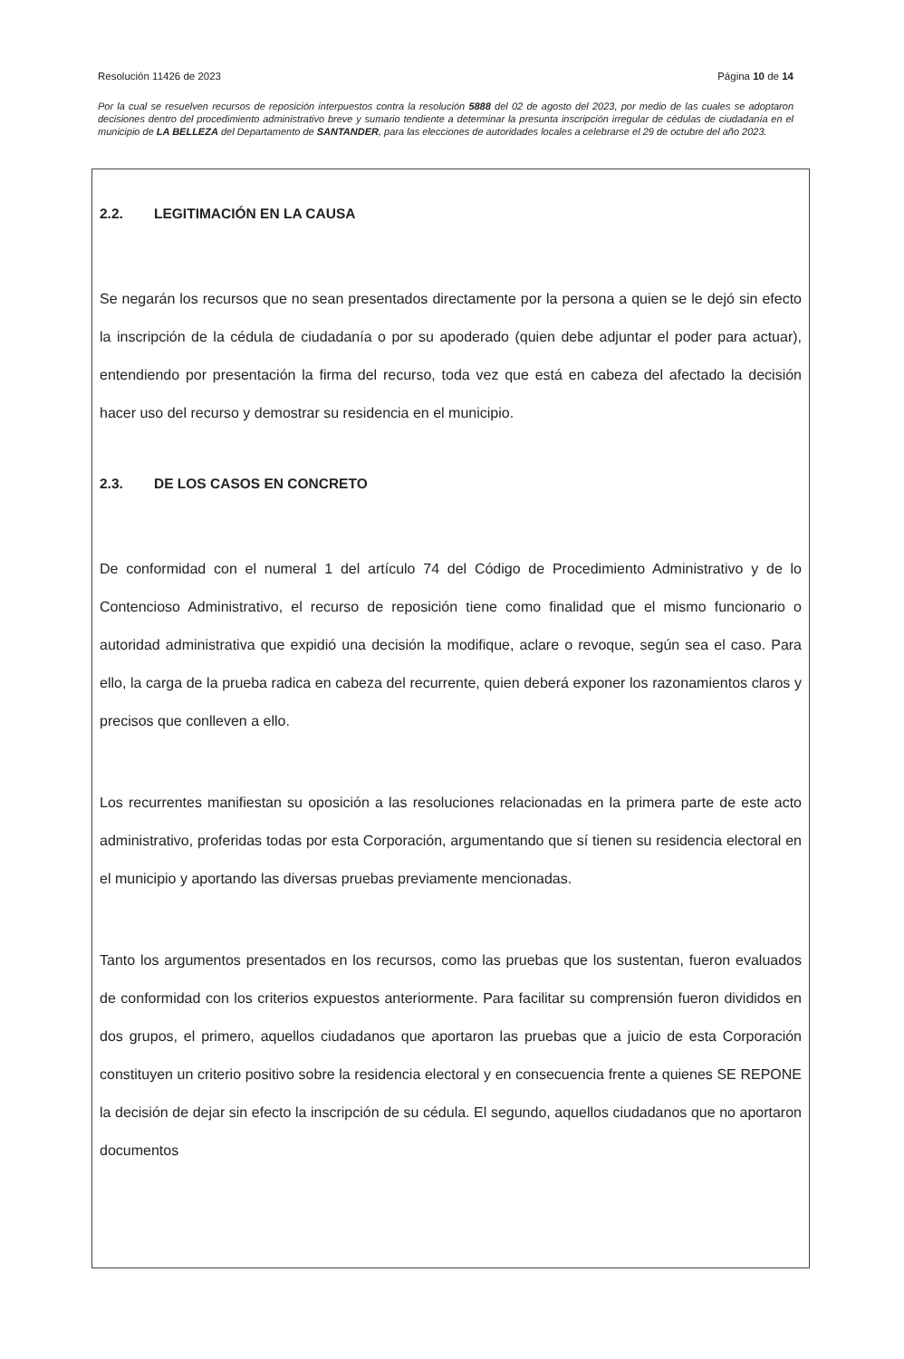Resolución 11426 de 2023 Página 10 de 14
Por la cual se resuelven recursos de reposición interpuestos contra la resolución 5888 del 02 de agosto del 2023, por medio de las cuales se adoptaron decisiones dentro del procedimiento administrativo breve y sumario tendiente a determinar la presunta inscripción irregular de cédulas de ciudadanía en el municipio de LA BELLEZA del Departamento de SANTANDER, para las elecciones de autoridades locales a celebrarse el 29 de octubre del año 2023.
2.2. LEGITIMACIÓN EN LA CAUSA
Se negarán los recursos que no sean presentados directamente por la persona a quien se le dejó sin efecto la inscripción de la cédula de ciudadanía o por su apoderado (quien debe adjuntar el poder para actuar), entendiendo por presentación la firma del recurso, toda vez que está en cabeza del afectado la decisión hacer uso del recurso y demostrar su residencia en el municipio.
2.3. DE LOS CASOS EN CONCRETO
De conformidad con el numeral 1 del artículo 74 del Código de Procedimiento Administrativo y de lo Contencioso Administrativo, el recurso de reposición tiene como finalidad que el mismo funcionario o autoridad administrativa que expidió una decisión la modifique, aclare o revoque, según sea el caso. Para ello, la carga de la prueba radica en cabeza del recurrente, quien deberá exponer los razonamientos claros y precisos que conlleven a ello.
Los recurrentes manifiestan su oposición a las resoluciones relacionadas en la primera parte de este acto administrativo, proferidas todas por esta Corporación, argumentando que sí tienen su residencia electoral en el municipio y aportando las diversas pruebas previamente mencionadas.
Tanto los argumentos presentados en los recursos, como las pruebas que los sustentan, fueron evaluados de conformidad con los criterios expuestos anteriormente. Para facilitar su comprensión fueron divididos en dos grupos, el primero, aquellos ciudadanos que aportaron las pruebas que a juicio de esta Corporación constituyen un criterio positivo sobre la residencia electoral y en consecuencia frente a quienes SE REPONE la decisión de dejar sin efecto la inscripción de su cédula. El segundo, aquellos ciudadanos que no aportaron documentos